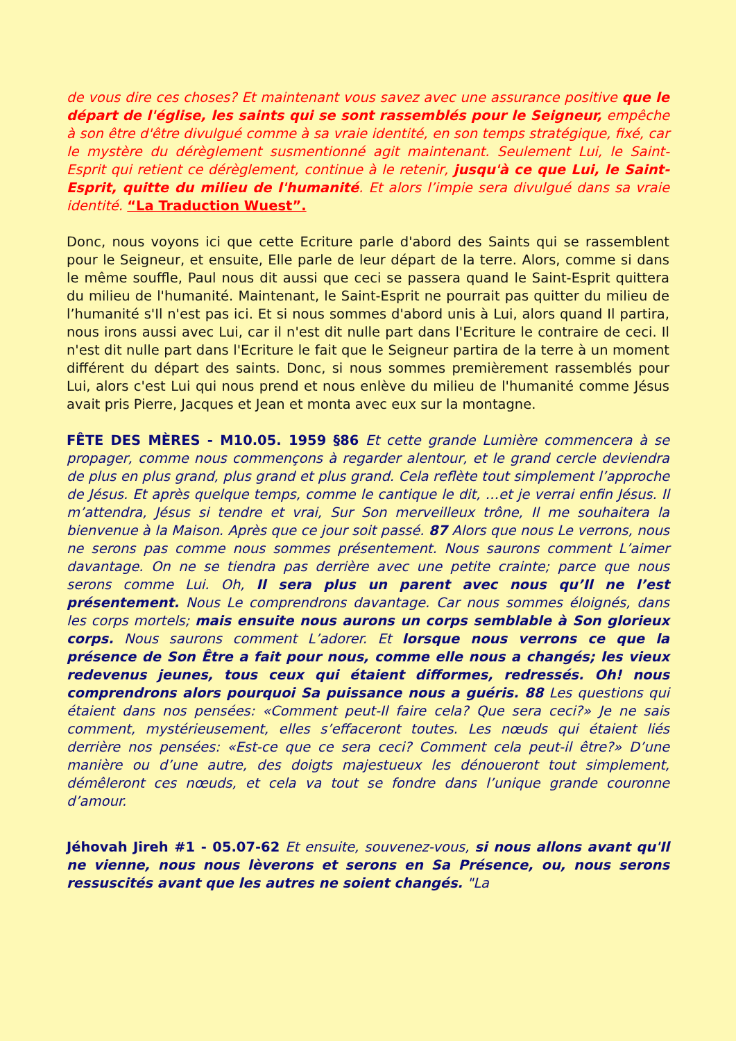de vous dire ces choses? Et maintenant vous savez avec une assurance positive que le départ de l'église, les saints qui se sont rassemblés pour le Seigneur, empêche à son être d'être divulgué comme à sa vraie identité, en son temps stratégique, fixé, car le mystère du dérèglement susmentionné agit maintenant. Seulement Lui, le Saint-Esprit qui retient ce dérèglement, continue à le retenir, jusqu'à ce que Lui, le Saint-Esprit, quitte du milieu de l'humanité. Et alors l’impie sera divulgué dans sa vraie identité. “La Traduction Wuest”.
Donc, nous voyons ici que cette Ecriture parle d'abord des Saints qui se rassemblent pour le Seigneur, et ensuite, Elle parle de leur départ de la terre. Alors, comme si dans le même souffle, Paul nous dit aussi que ceci se passera quand le Saint-Esprit quittera du milieu de l'humanité. Maintenant, le Saint-Esprit ne pourrait pas quitter du milieu de l’humanité s'Il n'est pas ici. Et si nous sommes d'abord unis à Lui, alors quand Il partira, nous irons aussi avec Lui, car il n'est dit nulle part dans l'Ecriture le contraire de ceci. Il n'est dit nulle part dans l'Ecriture le fait que le Seigneur partira de la terre à un moment différent du départ des saints. Donc, si nous sommes premièrement rassemblés pour Lui, alors c'est Lui qui nous prend et nous enlève du milieu de l'humanité comme Jésus avait pris Pierre, Jacques et Jean et monta avec eux sur la montagne.
FÊTE DES MÈRES - M10.05. 1959 §86 Et cette grande Lumière commencera à se propager, comme nous commençons à regarder alentour, et le grand cercle deviendra de plus en plus grand, plus grand et plus grand. Cela reflète tout simplement l’approche de Jésus. Et après quelque temps, comme le cantique le dit, …et je verrai enfin Jésus. Il m’attendra, Jésus si tendre et vrai, Sur Son merveilleux trône, Il me souhaitera la bienvenue à la Maison. Après que ce jour soit passé. 87 Alors que nous Le verrons, nous ne serons pas comme nous sommes présentement. Nous saurons comment L’aimer davantage. On ne se tiendra pas derrière avec une petite crainte; parce que nous serons comme Lui. Oh, Il sera plus un parent avec nous qu’Il ne l’est présentement. Nous Le comprendrons davantage. Car nous sommes éloignés, dans les corps mortels; mais ensuite nous aurons un corps semblable à Son glorieux corps. Nous saurons comment L’adorer. Et lorsque nous verrons ce que la présence de Son Être a fait pour nous, comme elle nous a changés; les vieux redevenus jeunes, tous ceux qui étaient difformes, redressés. Oh! nous comprendrons alors pourquoi Sa puissance nous a guéris. 88 Les questions qui étaient dans nos pensées: «Comment peut-Il faire cela? Que sera ceci?» Je ne sais comment, mystérieusement, elles s’effaceront toutes. Les nœuds qui étaient liés derrière nos pensées: «Est-ce que ce sera ceci? Comment cela peut-il être?» D’une manière ou d’une autre, des doigts majestueux les dénoueront tout simplement, démêleront ces nœuds, et cela va tout se fondre dans l’unique grande couronne d’amour.
Jéhovah Jireh #1 - 05.07-62 Et ensuite, souvenez-vous, si nous allons avant qu'Il ne vienne, nous nous lèverons et serons en Sa Présence, ou, nous serons ressuscités avant que les autres ne soient changés. "La